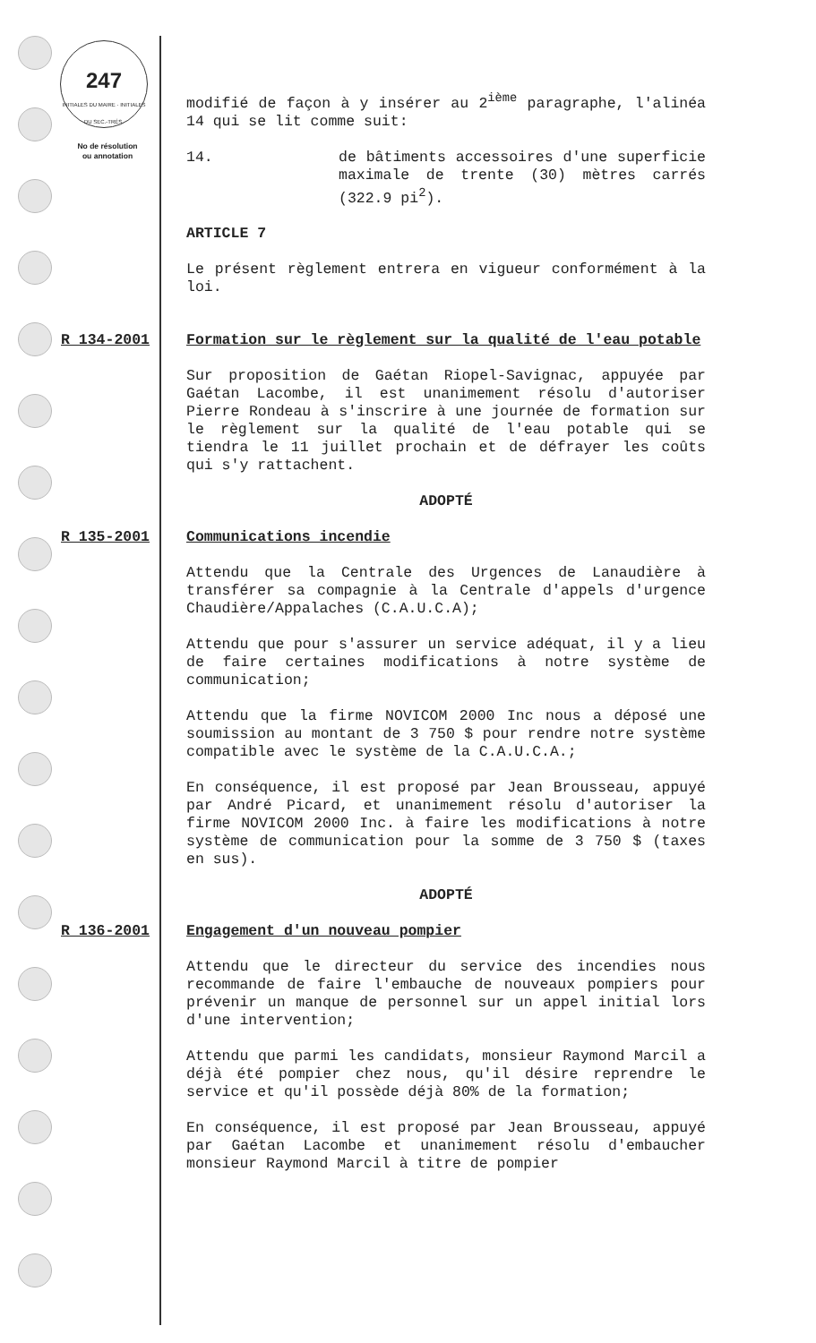247
INITIALES DU MAIRE · INITIALES DU SEC.-TRÉS.
No de résolution
ou annotation
modifié de façon à y insérer au 2<sup>ième</sup> paragraphe, l'alinéa 14 qui se lit comme suit:
14.
de bâtiments accessoires d'une superficie maximale de trente (30) mètres carrés (322.9 pi<sup>2</sup>).
ARTICLE 7
Le présent règlement entrera en vigueur conformément à la loi.
R 134-2001
Formation sur le règlement sur la qualité de l'eau potable
Sur proposition de Gaétan Riopel-Savignac, appuyée par Gaétan Lacombe, il est unanimement résolu d'autoriser Pierre Rondeau à s'inscrire à une journée de formation sur le règlement sur la qualité de l'eau potable qui se tiendra le 11 juillet prochain et de défrayer les coûts qui s'y rattachent.
ADOPTÉ
R 135-2001
Communications incendie
Attendu que la Centrale des Urgences de Lanaudière à transférer sa compagnie à la Centrale d'appels d'urgence Chaudière/Appalaches (C.A.U.C.A);
Attendu que pour s'assurer un service adéquat, il y a lieu de faire certaines modifications à notre système de communication;
Attendu que la firme NOVICOM 2000 Inc nous a déposé une soumission au montant de 3 750 $ pour rendre notre système compatible avec le système de la C.A.U.C.A.;
En conséquence, il est proposé par Jean Brousseau, appuyé par André Picard, et unanimement résolu d'autoriser la firme NOVICOM 2000 Inc. à faire les modifications à notre système de communication pour la somme de 3 750 $ (taxes en sus).
ADOPTÉ
R 136-2001
Engagement d'un nouveau pompier
Attendu que le directeur du service des incendies nous recommande de faire l'embauche de nouveaux pompiers pour prévenir un manque de personnel sur un appel initial lors d'une intervention;
Attendu que parmi les candidats, monsieur Raymond Marcil a déjà été pompier chez nous, qu'il désire reprendre le service et qu'il possède déjà 80% de la formation;
En conséquence, il est proposé par Jean Brousseau, appuyé par Gaétan Lacombe et unanimement résolu d'embaucher monsieur Raymond Marcil à titre de pompier